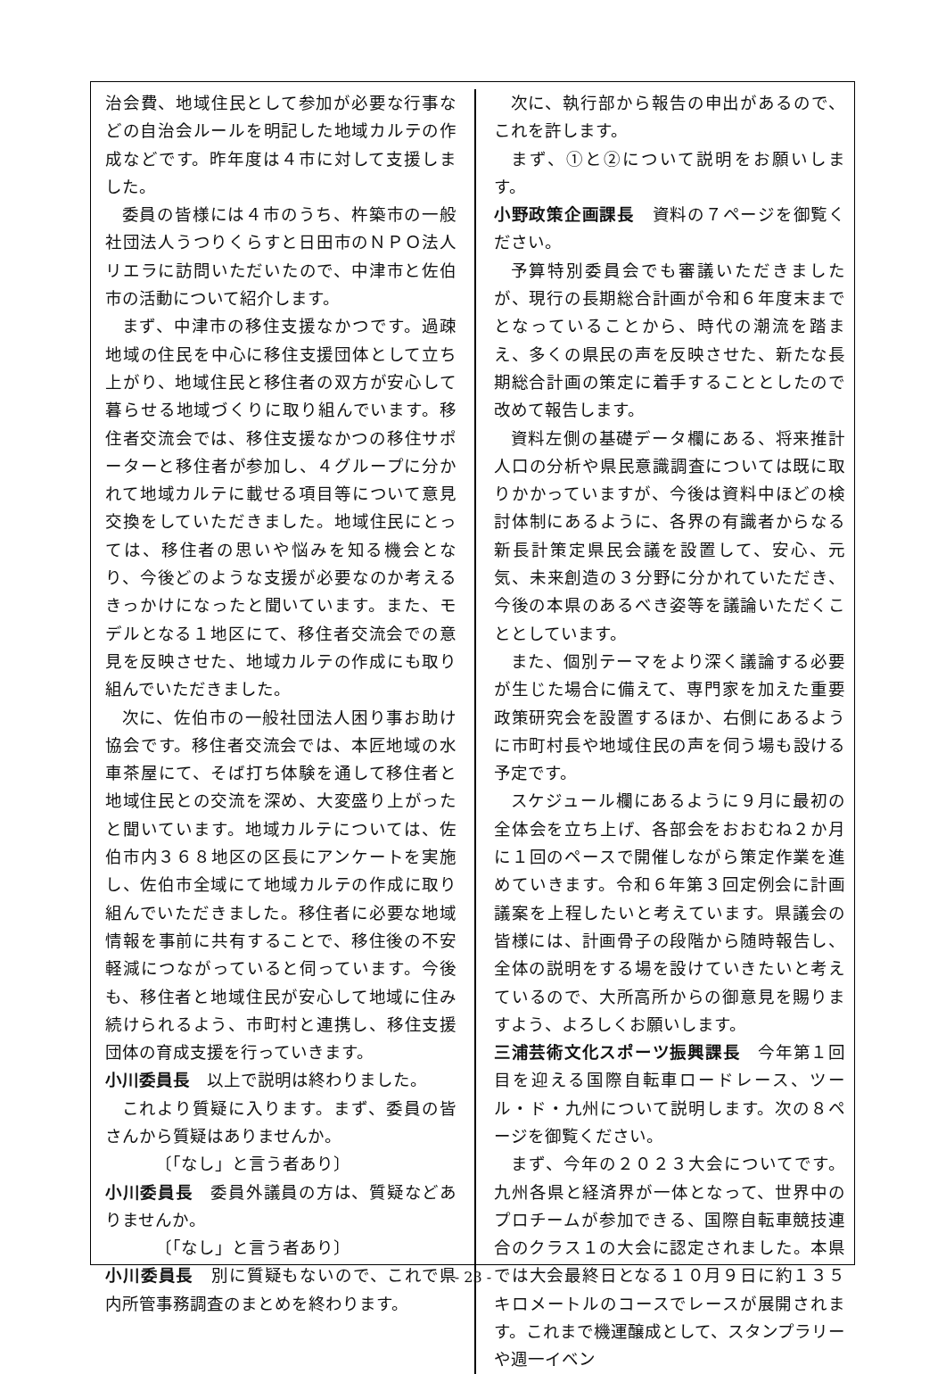治会費、地域住民として参加が必要な行事などの自治会ルールを明記した地域カルテの作成などです。昨年度は４市に対して支援しました。
委員の皆様には４市のうち、杵築市の一般社団法人うつりくらすと日田市のＮＰＯ法人リエラに訪問いただいたので、中津市と佐伯市の活動について紹介します。
まず、中津市の移住支援なかつです。過疎地域の住民を中心に移住支援団体として立ち上がり、地域住民と移住者の双方が安心して暮らせる地域づくりに取り組んでいます。移住者交流会では、移住支援なかつの移住サポーターと移住者が参加し、４グループに分かれて地域カルテに載せる項目等について意見交換をしていただきました。地域住民にとっては、移住者の思いや悩みを知る機会となり、今後どのような支援が必要なのか考えるきっかけになったと聞いています。また、モデルとなる１地区にて、移住者交流会での意見を反映させた、地域カルテの作成にも取り組んでいただきました。
次に、佐伯市の一般社団法人困り事お助け協会です。移住者交流会では、本匠地域の水車茶屋にて、そば打ち体験を通して移住者と地域住民との交流を深め、大変盛り上がったと聞いています。地域カルテについては、佐伯市内３６８地区の区長にアンケートを実施し、佐伯市全域にて地域カルテの作成に取り組んでいただきました。移住者に必要な地域情報を事前に共有することで、移住後の不安軽減につながっていると伺っています。今後も、移住者と地域住民が安心して地域に住み続けられるよう、市町村と連携し、移住支援団体の育成支援を行っていきます。
小川委員長　以上で説明は終わりました。
これより質疑に入ります。まず、委員の皆さんから質疑はありませんか。
〔「なし」と言う者あり〕
小川委員長　委員外議員の方は、質疑などありませんか。
〔「なし」と言う者あり〕
小川委員長　別に質疑もないので、これで県内所管事務調査のまとめを終わります。
次に、執行部から報告の申出があるので、これを許します。
まず、①と②について説明をお願いします。
小野政策企画課長　資料の７ページを御覧ください。
予算特別委員会でも審議いただきましたが、現行の長期総合計画が令和６年度末までとなっていることから、時代の潮流を踏まえ、多くの県民の声を反映させた、新たな長期総合計画の策定に着手することとしたので改めて報告します。
資料左側の基礎データ欄にある、将来推計人口の分析や県民意識調査については既に取りかかっていますが、今後は資料中ほどの検討体制にあるように、各界の有識者からなる新長計策定県民会議を設置して、安心、元気、未来創造の３分野に分かれていただき、今後の本県のあるべき姿等を議論いただくこととしています。
また、個別テーマをより深く議論する必要が生じた場合に備えて、専門家を加えた重要政策研究会を設置するほか、右側にあるように市町村長や地域住民の声を伺う場も設ける予定です。
スケジュール欄にあるように９月に最初の全体会を立ち上げ、各部会をおおむね２か月に１回のペースで開催しながら策定作業を進めていきます。令和６年第３回定例会に計画議案を上程したいと考えています。県議会の皆様には、計画骨子の段階から随時報告し、全体の説明をする場を設けていきたいと考えているので、大所高所からの御意見を賜りますよう、よろしくお願いします。
三浦芸術文化スポーツ振興課長　今年第１回目を迎える国際自転車ロードレース、ツール・ド・九州について説明します。次の８ページを御覧ください。
まず、今年の２０２３大会についてです。九州各県と経済界が一体となって、世界中のプロチームが参加できる、国際自転車競技連合のクラス１の大会に認定されました。本県では大会最終日となる１０月９日に約１３５キロメートルのコースでレースが展開されます。これまで機運醸成として、スタンプラリーや週一イベン
- 23 -